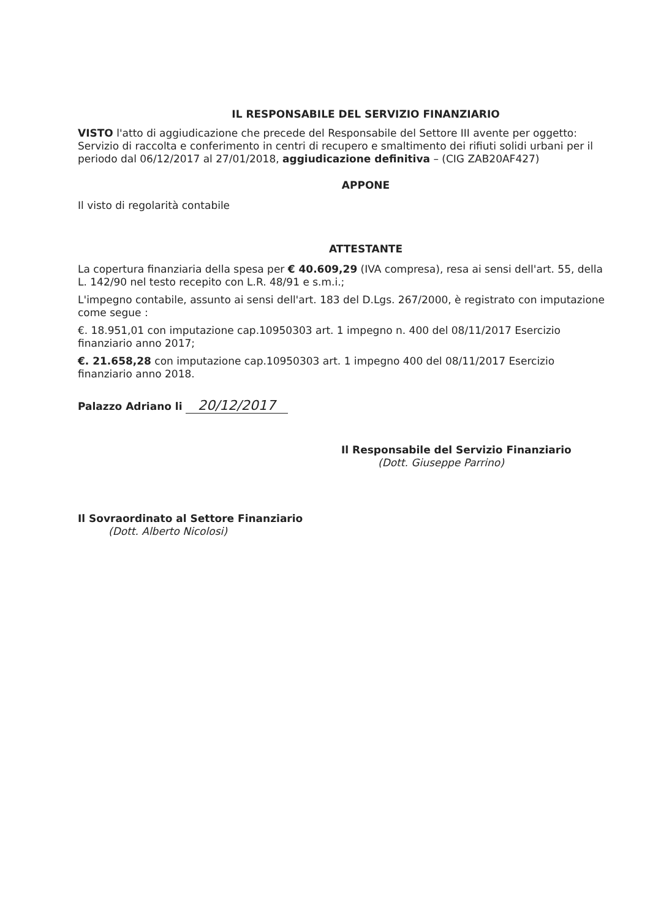IL RESPONSABILE DEL SERVIZIO FINANZIARIO
VISTO l'atto di aggiudicazione che precede del Responsabile del Settore III avente per oggetto: Servizio di raccolta e conferimento in centri di recupero e smaltimento dei rifiuti solidi urbani per il periodo dal 06/12/2017 al 27/01/2018, aggiudicazione definitiva – (CIG ZAB20AF427)
APPONE
Il visto di regolarità contabile
ATTESTANTE
La copertura finanziaria della spesa per € 40.609,29 (IVA compresa), resa ai sensi dell'art. 55, della L. 142/90 nel testo recepito con L.R. 48/91 e s.m.i.;
L'impegno contabile, assunto ai sensi dell'art. 183 del D.Lgs. 267/2000, è registrato con imputazione come segue :
€. 18.951,01 con imputazione cap.10950303 art. 1 impegno n. 400 del 08/11/2017 Esercizio finanziario anno 2017;
€. 21.658,28 con imputazione cap.10950303 art. 1 impegno 400 del 08/11/2017 Esercizio finanziario anno 2018.
Palazzo Adriano li 20/12/2017
Il Responsabile del Servizio Finanziario
(Dott. Giuseppe Parrino)
Il Sovraordinato al Settore Finanziario
(Dott. Alberto Nicolosi)